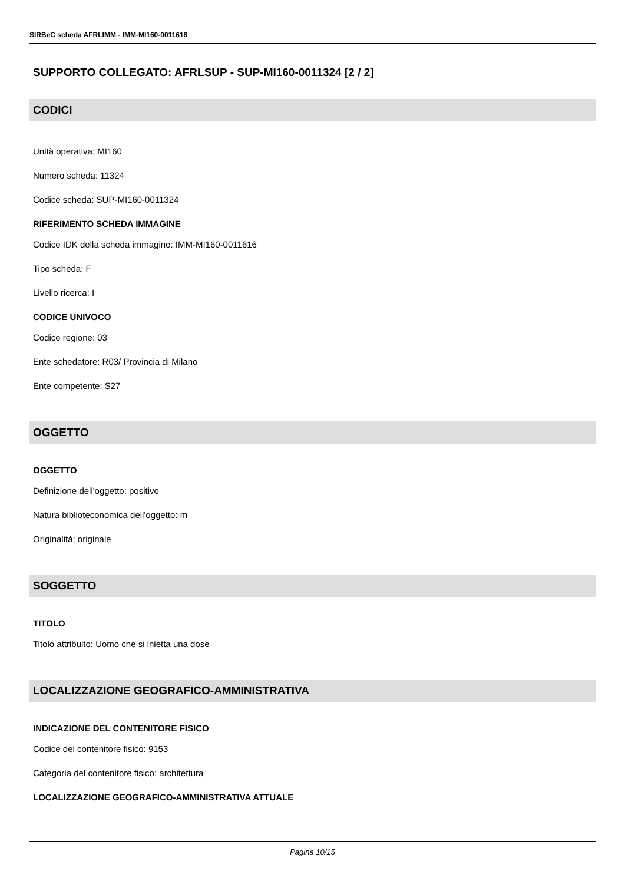SIRBeC scheda AFRLIMM - IMM-MI160-0011616
SUPPORTO COLLEGATO: AFRLSUP - SUP-MI160-0011324 [2 / 2]
CODICI
Unità operativa: MI160
Numero scheda: 11324
Codice scheda: SUP-MI160-0011324
RIFERIMENTO SCHEDA IMMAGINE
Codice IDK della scheda immagine: IMM-MI160-0011616
Tipo scheda: F
Livello ricerca: I
CODICE UNIVOCO
Codice regione: 03
Ente schedatore: R03/ Provincia di Milano
Ente competente: S27
OGGETTO
OGGETTO
Definizione dell'oggetto: positivo
Natura biblioteconomica dell'oggetto: m
Originalità: originale
SOGGETTO
TITOLO
Titolo attribuito: Uomo che si inietta una dose
LOCALIZZAZIONE GEOGRAFICO-AMMINISTRATIVA
INDICAZIONE DEL CONTENITORE FISICO
Codice del contenitore fisico: 9153
Categoria del contenitore fisico: architettura
LOCALIZZAZIONE GEOGRAFICO-AMMINISTRATIVA ATTUALE
Pagina 10/15